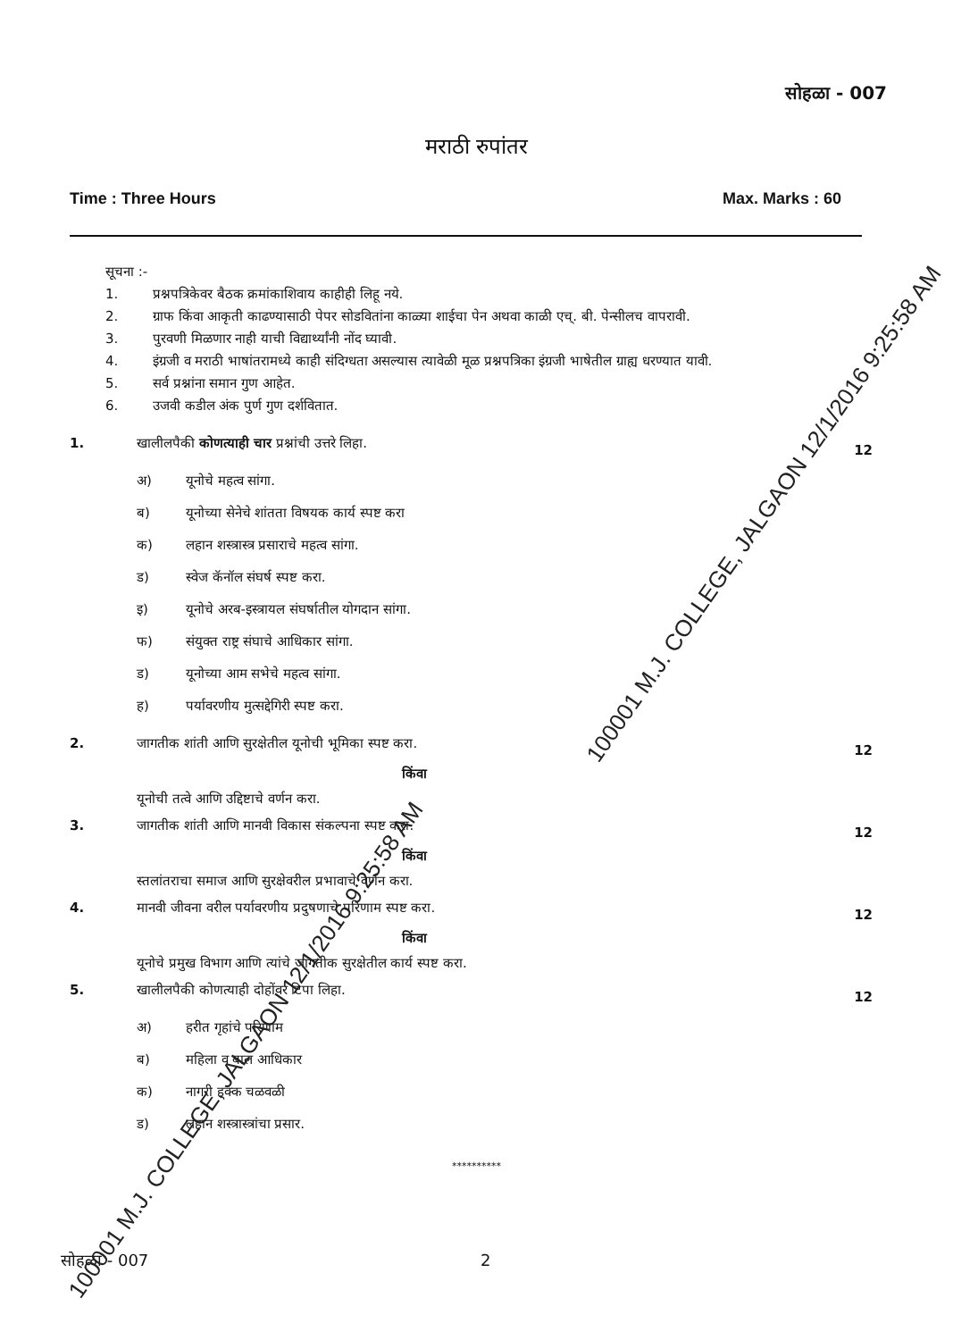सोहळा - 007
मराठी रुपांतर
Time : Three Hours Max. Marks : 60
सूचना :-
1. प्रश्नपत्रिकेवर बैठक क्रमांकाशिवाय काहीही लिहू नये.
2. ग्राफ किंवा आकृती काढण्यासाठी पेपर सोडवितांना काळ्या शाईचा पेन अथवा काळी एच्. बी. पेन्सीलच वापरावी.
3. पुरवणी मिळणार नाही याची विद्यार्थ्यांनी नोंद घ्यावी.
4. इंग्रजी व मराठी भाषांतरामध्ये काही संदिग्धता असल्यास त्यावेळी मूळ प्रश्नपत्रिका इंग्रजी भाषेतील ग्राह्य धरण्यात यावी.
5. सर्व प्रश्नांना समान गुण आहेत.
6. उजवी कडील अंक पुर्ण गुण दर्शवितात.
1. खालीलपैकी कोणत्याही चार प्रश्नांची उत्तरे लिहा.
12
अ) यूनोचे महत्व सांगा.
ब) यूनोच्या सेनेचे शांतता विषयक कार्य स्पष्ट करा
क) लहान शस्त्रास्त्र प्रसाराचे महत्व सांगा.
ड) स्वेज कॅनॉल संघर्ष स्पष्ट करा.
इ) यूनोचे अरब-इस्त्रायल संघर्षातील योगदान सांगा.
फ) संयुक्त राष्ट्र संघाचे आधिकार सांगा.
ड) यूनोच्या आम सभेचे महत्व सांगा.
ह) पर्यावरणीय मुत्सद्देगिरी स्पष्ट करा.
2. जागतीक शांती आणि सुरक्षेतील यूनोची भूमिका स्पष्ट करा.
12
किंवा
यूनोची तत्वे आणि उद्दिष्टाचे वर्णन करा.
3. जागतीक शांती आणि मानवी विकास संकल्पना स्पष्ट करा.
12
किंवा
स्तलांतराचा समाज आणि सुरक्षेवरील प्रभावाचे वर्णन करा.
4. मानवी जीवना वरील पर्यावरणीय प्रदुषणाचे परिणाम स्पष्ट करा.
12
किंवा
यूनोचे प्रमुख विभाग आणि त्यांचे जागतीक सुरक्षेतील कार्य स्पष्ट करा.
5. खालीलपैकी कोणत्याही दोहोंवर टिपा लिहा.
12
अ) हरीत गृहांचे परिणाम
ब) महिला व बाल आधिकार
क) नागरी हक्क चळवळी
ड) लहान शस्त्रास्त्रांचा प्रसार.
**********
सोहळा - 007 2
100001 M.J. COLLEGE, JALGAON 12/1/2016 9:25:58 AM
100001 M.J. COLLEGE, JALGAON 12/1/2016 9:25:58 AM